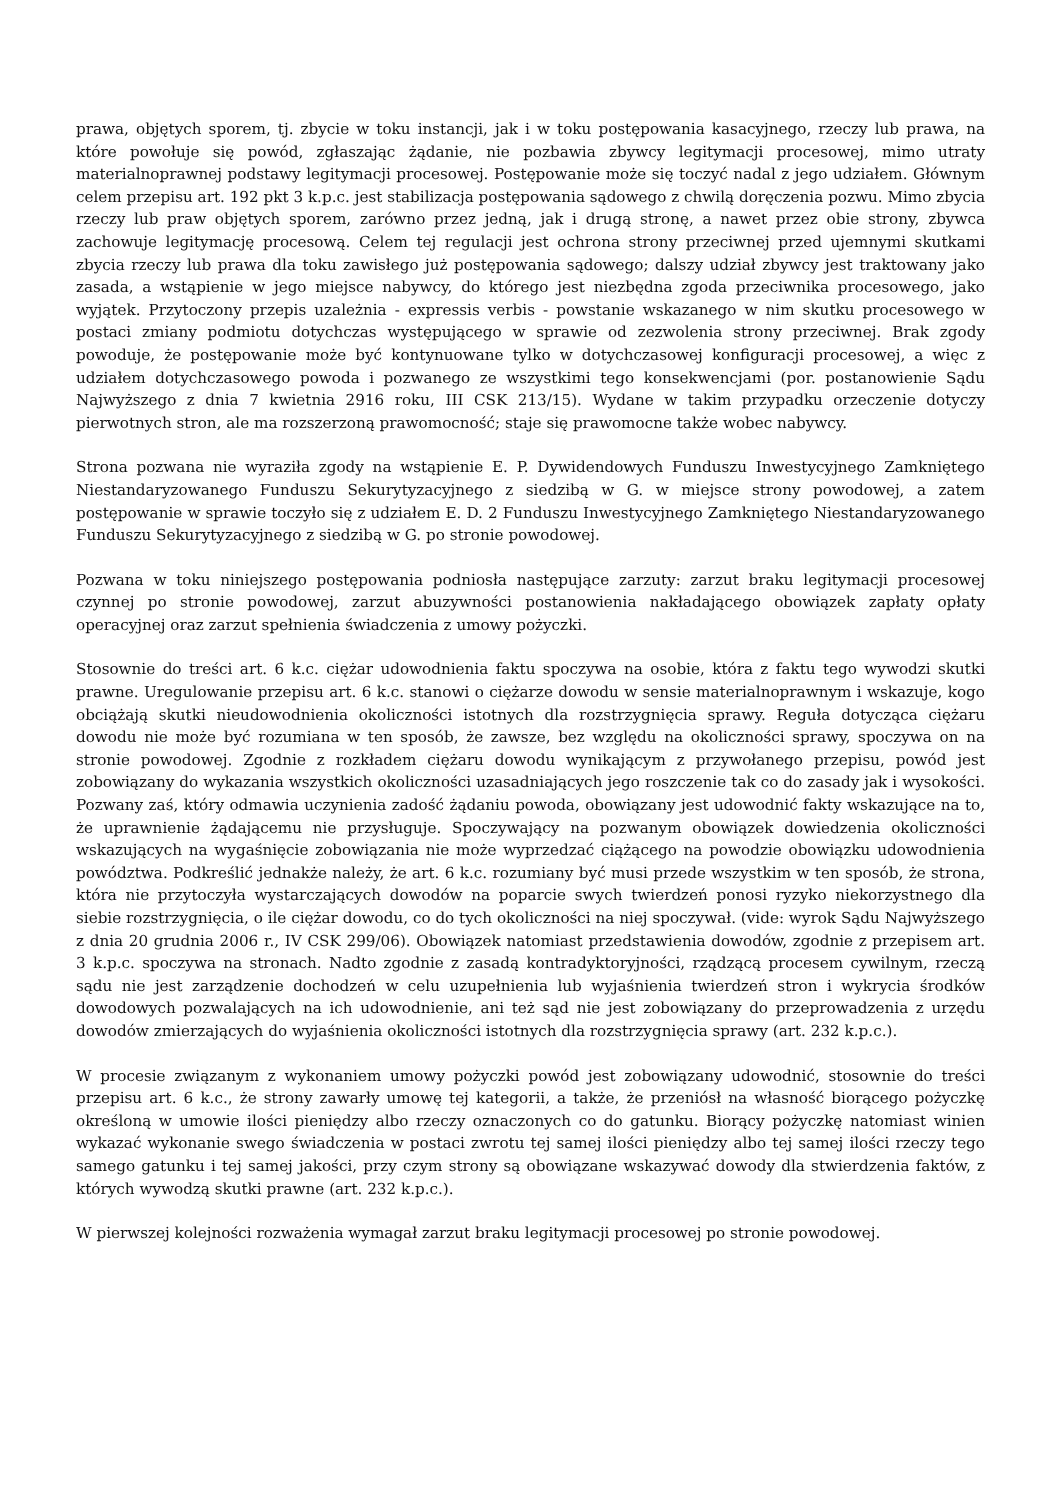prawa, objętych sporem, tj. zbycie w toku instancji, jak i w toku postępowania kasacyjnego, rzeczy lub prawa, na które powołuje się powód, zgłaszając żądanie, nie pozbawia zbywcy legitymacji procesowej, mimo utraty materialnoprawnej podstawy legitymacji procesowej. Postępowanie może się toczyć nadal z jego udziałem. Głównym celem przepisu art. 192 pkt 3 k.p.c. jest stabilizacja postępowania sądowego z chwilą doręczenia pozwu. Mimo zbycia rzeczy lub praw objętych sporem, zarówno przez jedną, jak i drugą stronę, a nawet przez obie strony, zbywca zachowuje legitymację procesową. Celem tej regulacji jest ochrona strony przeciwnej przed ujemnymi skutkami zbycia rzeczy lub prawa dla toku zawisłego już postępowania sądowego; dalszy udział zbywcy jest traktowany jako zasada, a wstąpienie w jego miejsce nabywcy, do którego jest niezbędna zgoda przeciwnika procesowego, jako wyjątek. Przytoczony przepis uzależnia - expressis verbis - powstanie wskazanego w nim skutku procesowego w postaci zmiany podmiotu dotychczas występującego w sprawie od zezwolenia strony przeciwnej. Brak zgody powoduje, że postępowanie może być kontynuowane tylko w dotychczasowej konfiguracji procesowej, a więc z udziałem dotychczasowego powoda i pozwanego ze wszystkimi tego konsekwencjami (por. postanowienie Sądu Najwyższego z dnia 7 kwietnia 2916 roku, III CSK 213/15). Wydane w takim przypadku orzeczenie dotyczy pierwotnych stron, ale ma rozszerzoną prawomocność; staje się prawomocne także wobec nabywcy.
Strona pozwana nie wyraziła zgody na wstąpienie E. P. Dywidendowych Funduszu Inwestycyjnego Zamkniętego Niestandaryzowanego Funduszu Sekurytyzacyjnego z siedzibą w G. w miejsce strony powodowej, a zatem postępowanie w sprawie toczyło się z udziałem E. D. 2 Funduszu Inwestycyjnego Zamkniętego Niestandaryzowanego Funduszu Sekurytyzacyjnego z siedzibą w G. po stronie powodowej.
Pozwana w toku niniejszego postępowania podniosła następujące zarzuty: zarzut braku legitymacji procesowej czynnej po stronie powodowej, zarzut abuzywności postanowienia nakładającego obowiązek zapłaty opłaty operacyjnej oraz zarzut spełnienia świadczenia z umowy pożyczki.
Stosownie do treści art. 6 k.c. ciężar udowodnienia faktu spoczywa na osobie, która z faktu tego wywodzi skutki prawne. Uregulowanie przepisu art. 6 k.c. stanowi o ciężarze dowodu w sensie materialnoprawnym i wskazuje, kogo obciążają skutki nieudowodnienia okoliczności istotnych dla rozstrzygnięcia sprawy. Reguła dotycząca ciężaru dowodu nie może być rozumiana w ten sposób, że zawsze, bez względu na okoliczności sprawy, spoczywa on na stronie powodowej. Zgodnie z rozkładem ciężaru dowodu wynikającym z przywołanego przepisu, powód jest zobowiązany do wykazania wszystkich okoliczności uzasadniających jego roszczenie tak co do zasady jak i wysokości. Pozwany zaś, który odmawia uczynienia zadość żądaniu powoda, obowiązany jest udowodnić fakty wskazujące na to, że uprawnienie żądającemu nie przysługuje. Spoczywający na pozwanym obowiązek dowiedzenia okoliczności wskazujących na wygaśnięcie zobowiązania nie może wyprzedzać ciążącego na powodzie obowiązku udowodnienia powództwa. Podkreślić jednakże należy, że art. 6 k.c. rozumiany być musi przede wszystkim w ten sposób, że strona, która nie przytoczyła wystarczających dowodów na poparcie swych twierdzeń ponosi ryzyko niekorzystnego dla siebie rozstrzygnięcia, o ile ciężar dowodu, co do tych okoliczności na niej spoczywał. (vide: wyrok Sądu Najwyższego z dnia 20 grudnia 2006 r., IV CSK 299/06). Obowiązek natomiast przedstawienia dowodów, zgodnie z przepisem art. 3 k.p.c. spoczywa na stronach. Nadto zgodnie z zasadą kontradyktoryjności, rządzącą procesem cywilnym, rzeczą sądu nie jest zarządzenie dochodzeń w celu uzupełnienia lub wyjaśnienia twierdzeń stron i wykrycia środków dowodowych pozwalających na ich udowodnienie, ani też sąd nie jest zobowiązany do przeprowadzenia z urzędu dowodów zmierzających do wyjaśnienia okoliczności istotnych dla rozstrzygnięcia sprawy (art. 232 k.p.c.).
W procesie związanym z wykonaniem umowy pożyczki powód jest zobowiązany udowodnić, stosownie do treści przepisu art. 6 k.c., że strony zawarły umowę tej kategorii, a także, że przeniósł na własność biorącego pożyczkę określoną w umowie ilości pieniędzy albo rzeczy oznaczonych co do gatunku. Biorący pożyczkę natomiast winien wykazać wykonanie swego świadczenia w postaci zwrotu tej samej ilości pieniędzy albo tej samej ilości rzeczy tego samego gatunku i tej samej jakości, przy czym strony są obowiązane wskazywać dowody dla stwierdzenia faktów, z których wywodzą skutki prawne (art. 232 k.p.c.).
W pierwszej kolejności rozważenia wymagał zarzut braku legitymacji procesowej po stronie powodowej.